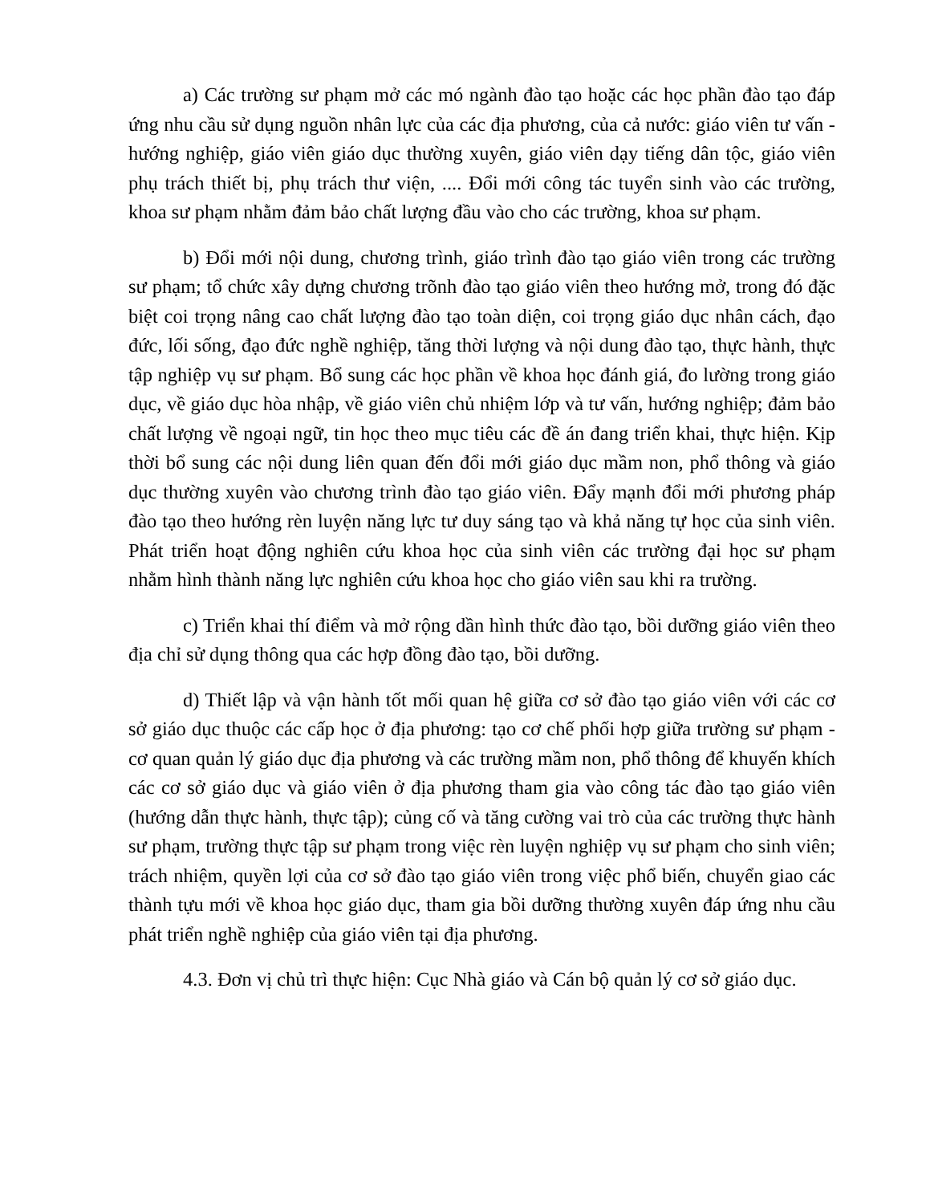a) Các trường sư phạm mở các mó ngành đào tạo hoặc các học phần đào tạo đáp ứng nhu cầu sử dụng nguồn nhân lực của các địa phương, của cả nước: giáo viên tư vấn - hướng nghiệp, giáo viên giáo dục thường xuyên, giáo viên dạy tiếng dân tộc, giáo viên phụ trách thiết bị, phụ trách thư viện, .... Đổi mới công tác tuyển sinh vào các trường, khoa sư phạm nhằm đảm bảo chất lượng đầu vào cho các trường, khoa sư phạm.
b) Đổi mới nội dung, chương trình, giáo trình đào tạo giáo viên trong các trường sư phạm; tổ chức xây dựng chương trõnh đào tạo giáo viên theo hướng mở, trong đó đặc biệt coi trọng nâng cao chất lượng đào tạo toàn diện, coi trọng giáo dục nhân cách, đạo đức, lối sống, đạo đức nghề nghiệp, tăng thời lượng và nội dung đào tạo, thực hành, thực tập nghiệp vụ sư phạm. Bổ sung các học phần về khoa học đánh giá, đo lường trong giáo dục, về giáo dục hòa nhập, về giáo viên chủ nhiệm lớp và tư vấn, hướng nghiệp; đảm bảo chất lượng về ngoại ngữ, tin học theo mục tiêu các đề án đang triển khai, thực hiện. Kịp thời bổ sung các nội dung liên quan đến đổi mới giáo dục mầm non, phổ thông và giáo dục thường xuyên vào chương trình đào tạo giáo viên. Đẩy mạnh đổi mới phương pháp đào tạo theo hướng rèn luyện năng lực tư duy sáng tạo và khả năng tự học của sinh viên. Phát triển hoạt động nghiên cứu khoa học của sinh viên các trường đại học sư phạm nhằm hình thành năng lực nghiên cứu khoa học cho giáo viên sau khi ra trường.
c) Triển khai thí điểm và mở rộng dần hình thức đào tạo, bồi dưỡng giáo viên theo địa chỉ sử dụng thông qua các hợp đồng đào tạo, bồi dưỡng.
d) Thiết lập và vận hành tốt mối quan hệ giữa cơ sở đào tạo giáo viên với các cơ sở giáo dục thuộc các cấp học ở địa phương: tạo cơ chế phối hợp giữa trường sư phạm - cơ quan quản lý giáo dục địa phương và các trường mầm non, phổ thông để khuyến khích các cơ sở giáo dục và giáo viên ở địa phương tham gia vào công tác đào tạo giáo viên (hướng dẫn thực hành, thực tập); củng cố và tăng cường vai trò của các trường thực hành sư phạm, trường thực tập sư phạm trong việc rèn luyện nghiệp vụ sư phạm cho sinh viên; trách nhiệm, quyền lợi của cơ sở đào tạo giáo viên trong việc phổ biến, chuyển giao các thành tựu mới về khoa học giáo dục, tham gia bồi dưỡng thường xuyên đáp ứng nhu cầu phát triển nghề nghiệp của giáo viên tại địa phương.
4.3. Đơn vị chủ trì thực hiện: Cục Nhà giáo và Cán bộ quản lý cơ sở giáo dục.